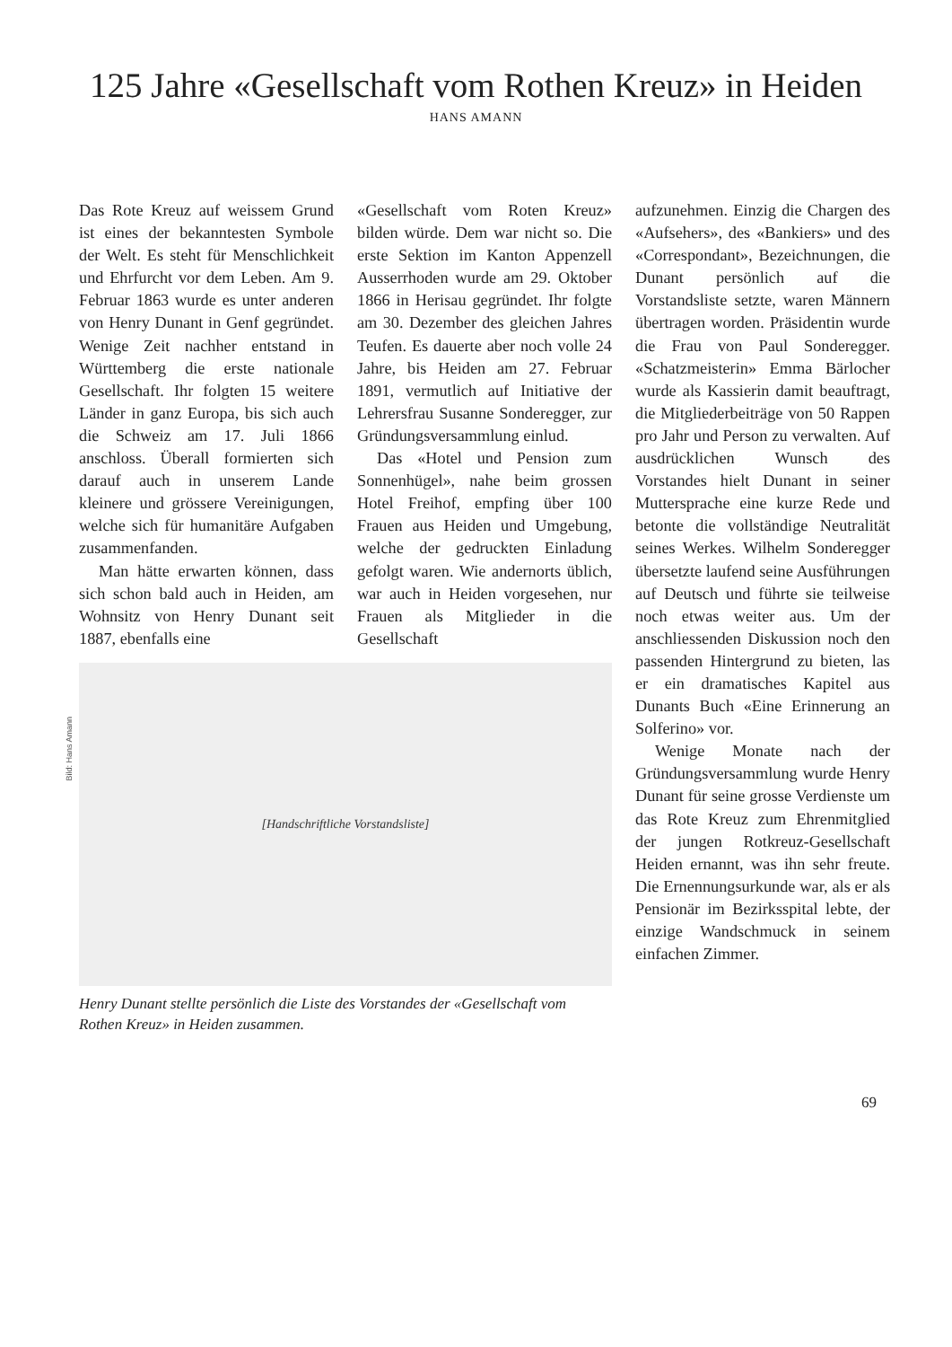125 Jahre «Gesellschaft vom Rothen Kreuz» in Heiden
HANS AMANN
Das Rote Kreuz auf weissem Grund ist eines der bekanntesten Symbole der Welt. Es steht für Menschlichkeit und Ehrfurcht vor dem Leben. Am 9. Februar 1863 wurde es unter anderen von Henry Dunant in Genf gegründet. Wenige Zeit nachher entstand in Württemberg die erste nationale Gesellschaft. Ihr folgten 15 weitere Länder in ganz Europa, bis sich auch die Schweiz am 17. Juli 1866 anschloss. Überall formierten sich darauf auch in unserem Lande kleinere und grössere Vereinigungen, welche sich für humanitäre Aufgaben zusammenfanden.
Man hätte erwarten können, dass sich schon bald auch in Heiden, am Wohnsitz von Henry Dunant seit 1887, ebenfalls eine
«Gesellschaft vom Roten Kreuz» bilden würde. Dem war nicht so. Die erste Sektion im Kanton Appenzell Ausserrhoden wurde am 29. Oktober 1866 in Herisau gegründet. Ihr folgte am 30. Dezember des gleichen Jahres Teufen. Es dauerte aber noch volle 24 Jahre, bis Heiden am 27. Februar 1891, vermutlich auf Initiative der Lehrersfrau Susanne Sonderegger, zur Gründungsversammlung einlud.
Das «Hotel und Pension zum Sonnenhügel», nahe beim grossen Hotel Freihof, empfing über 100 Frauen aus Heiden und Umgebung, welche der gedruckten Einladung gefolgt waren. Wie andernorts üblich, war auch in Heiden vorgesehen, nur Frauen als Mitglieder in die Gesellschaft
[Handschriftliche Vorstandsliste]
Henry Dunant stellte persönlich die Liste des Vorstandes der «Gesellschaft vom Rothen Kreuz» in Heiden zusammen.
aufzunehmen. Einzig die Chargen des «Aufsehers», des «Bankiers» und des «Correspondant», Bezeichnungen, die Dunant persönlich auf die Vorstandsliste setzte, waren Männern übertragen worden. Präsidentin wurde die Frau von Paul Sonderegger. «Schatzmeisterin» Emma Bärlocher wurde als Kassierin damit beauftragt, die Mitgliederbeiträge von 50 Rappen pro Jahr und Person zu verwalten. Auf ausdrücklichen Wunsch des Vorstandes hielt Dunant in seiner Muttersprache eine kurze Rede und betonte die vollständige Neutralität seines Werkes. Wilhelm Sonderegger übersetzte laufend seine Ausführungen auf Deutsch und führte sie teilweise noch etwas weiter aus. Um der anschliessenden Diskussion noch den passenden Hintergrund zu bieten, las er ein dramatisches Kapitel aus Dunants Buch «Eine Erinnerung an Solferino» vor.
Wenige Monate nach der Gründungsversammlung wurde Henry Dunant für seine grosse Verdienste um das Rote Kreuz zum Ehrenmitglied der jungen Rotkreuz-Gesellschaft Heiden ernannt, was ihn sehr freute. Die Ernennungsurkunde war, als er als Pensionär im Bezirksspital lebte, der einzige Wandschmuck in seinem einfachen Zimmer.
Bild: Hans Amann
69